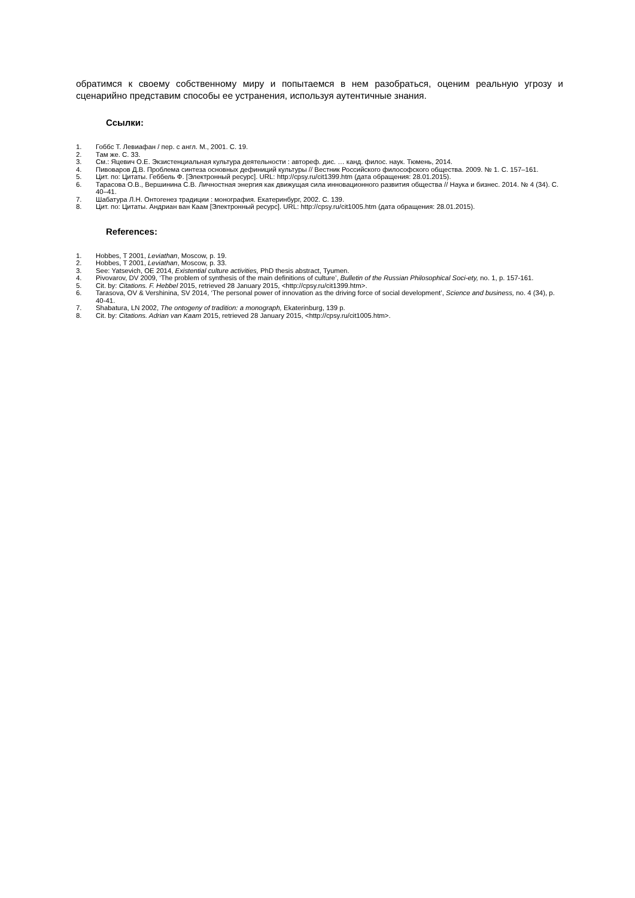обратимся к своему собственному миру и попытаемся в нем разобраться, оценим реальную угрозу и сценарийно представим способы ее устранения, используя аутентичные знания.
Ссылки:
1. Гоббс Т. Левиафан / пер. с англ. М., 2001. С. 19.
2. Там же. С. 33.
3. См.: Яцевич О.Е. Экзистенциальная культура деятельности : автореф. дис. … канд. филос. наук. Тюмень, 2014.
4. Пивоваров Д.В. Проблема синтеза основных дефиниций культуры // Вестник Российского философского общества. 2009. № 1. С. 157–161.
5. Цит. по: Цитаты. Геббель Ф. [Электронный ресурс]. URL: http://cpsy.ru/cit1399.htm (дата обращения: 28.01.2015).
6. Тарасова О.В., Вершинина С.В. Личностная энергия как движущая сила инновационного развития общества // Наука и бизнес. 2014. № 4 (34). С. 40–41.
7. Шабатура Л.Н. Онтогенез традиции : монография. Екатеринбург, 2002. С. 139.
8. Цит. по: Цитаты. Андриан ван Каам [Электронный ресурс]. URL: http://cpsy.ru/cit1005.htm (дата обращения: 28.01.2015).
References:
1. Hobbes, T 2001, Leviathan, Moscow, p. 19.
2. Hobbes, T 2001, Leviathan, Moscow, p. 33.
3. See: Yatsevich, OE 2014, Existential culture activities, PhD thesis abstract, Tyumen.
4. Pivovarov, DV 2009, ‘The problem of synthesis of the main definitions of culture’, Bulletin of the Russian Philosophical Soci-ety, no. 1, p. 157-161.
5. Cit. by: Citations. F. Hebbel 2015, retrieved 28 January 2015, <http://cpsy.ru/cit1399.htm>.
6. Tarasova, OV & Vershinina, SV 2014, ‘The personal power of innovation as the driving force of social development’, Science and business, no. 4 (34), p. 40-41.
7. Shabatura, LN 2002, The ontogeny of tradition: a monograph, Ekaterinburg, 139 p.
8. Cit. by: Citations. Adrian van Kaam 2015, retrieved 28 January 2015, <http://cpsy.ru/cit1005.htm>.